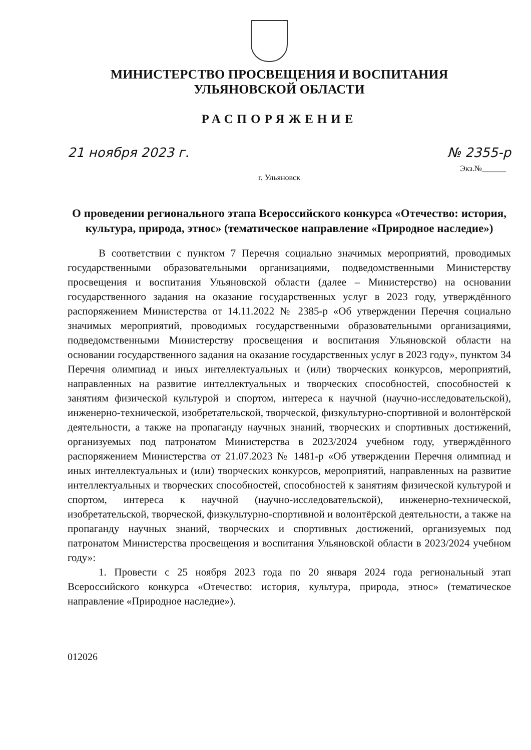МИНИСТЕРСТВО ПРОСВЕЩЕНИЯ И ВОСПИТАНИЯ
УЛЬЯНОВСКОЙ ОБЛАСТИ
РАСПОРЯЖЕНИЕ
21 ноября 2023 г. № 2355-р
Экз.№______
г. Ульяновск
О проведении регионального этапа Всероссийского конкурса «Отечество: история, культура, природа, этнос» (тематическое направление «Природное наследие»)
В соответствии с пунктом 7 Перечня социально значимых мероприятий, проводимых государственными образовательными организациями, подведомственными Министерству просвещения и воспитания Ульяновской области (далее – Министерство) на основании государственного задания на оказание государственных услуг в 2023 году, утверждённого распоряжением Министерства от 14.11.2022 № 2385-р «Об утверждении Перечня социально значимых мероприятий, проводимых государственными образовательными организациями, подведомственными Министерству просвещения и воспитания Ульяновской области на основании государственного задания на оказание государственных услуг в 2023 году», пунктом 34 Перечня олимпиад и иных интеллектуальных и (или) творческих конкурсов, мероприятий, направленных на развитие интеллектуальных и творческих способностей, способностей к занятиям физической культурой и спортом, интереса к научной (научно-исследовательской), инженерно-технической, изобретательской, творческой, физкультурно-спортивной и волонтёрской деятельности, а также на пропаганду научных знаний, творческих и спортивных достижений, организуемых под патронатом Министерства в 2023/2024 учебном году, утверждённого распоряжением Министерства от 21.07.2023 № 1481-р «Об утверждении Перечня олимпиад и иных интеллектуальных и (или) творческих конкурсов, мероприятий, направленных на развитие интеллектуальных и творческих способностей, способностей к занятиям физической культурой и спортом, интереса к научной (научно-исследовательской), инженерно-технической, изобретательской, творческой, физкультурно-спортивной и волонтёрской деятельности, а также на пропаганду научных знаний, творческих и спортивных достижений, организуемых под патронатом Министерства просвещения и воспитания Ульяновской области в 2023/2024 учебном году»:
1. Провести с 25 ноября 2023 года по 20 января 2024 года региональный этап Всероссийского конкурса «Отечество: история, культура, природа, этнос» (тематическое направление «Природное наследие»).
012026